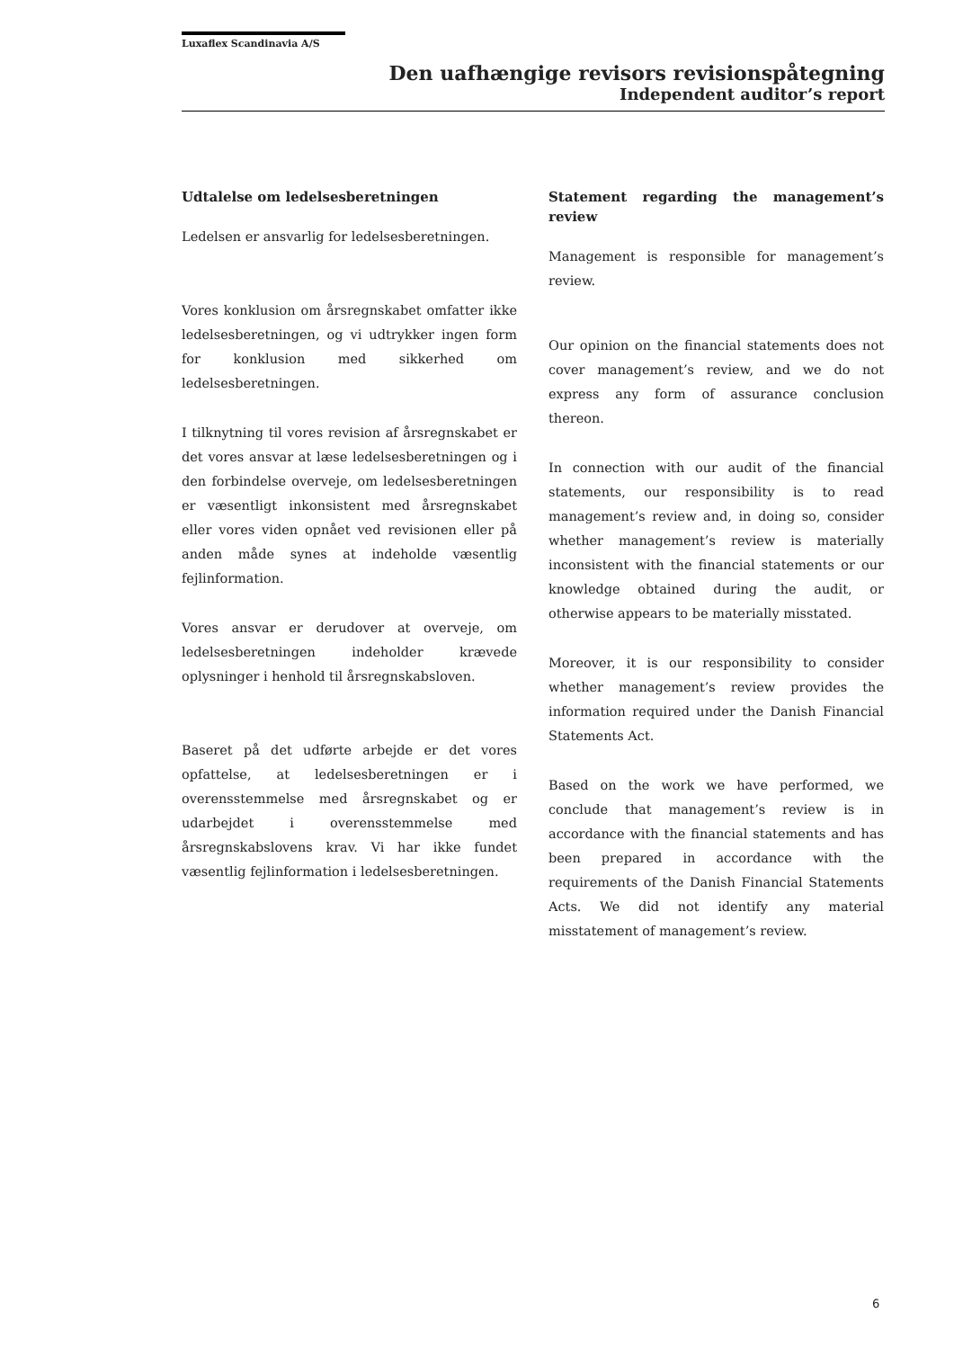Luxaflex Scandinavia A/S
Den uafhængige revisors revisionspåtegning
Independent auditor’s report
Udtalelse om ledelsesberetningen
Ledelsen er ansvarlig for ledelsesberetningen.
Vores konklusion om årsregnskabet omfatter ikke ledelsesberetningen, og vi udtrykker ingen form for konklusion med sikkerhed om ledelsesberetningen.
I tilknytning til vores revision af årsregnskabet er det vores ansvar at læse ledelsesberetningen og i den forbindelse overveje, om ledelsesberetningen er væsentligt inkonsistent med årsregnskabet eller vores viden opnået ved revisionen eller på anden måde synes at indeholde væsentlig fejlinformation.
Vores ansvar er derudover at overveje, om ledelsesberetningen indeholder krævede oplysninger i henhold til årsregnskabsloven.
Baseret på det udførte arbejde er det vores opfattelse, at ledelsesberetningen er i overensstemmelse med årsregnskabet og er udarbejdet i overensstemmelse med årsregnskabslovens krav. Vi har ikke fundet væsentlig fejlinformation i ledelsesberetningen.
Statement regarding the management’s review
Management is responsible for management’s review.
Our opinion on the financial statements does not cover management’s review, and we do not express any form of assurance conclusion thereon.
In connection with our audit of the financial statements, our responsibility is to read management’s review and, in doing so, consider whether management’s review is materially inconsistent with the financial statements or our knowledge obtained during the audit, or otherwise appears to be materially misstated.
Moreover, it is our responsibility to consider whether management’s review provides the information required under the Danish Financial Statements Act.
Based on the work we have performed, we conclude that management’s review is in accordance with the financial statements and has been prepared in accordance with the requirements of the Danish Financial Statements Acts. We did not identify any material misstatement of management’s review.
6